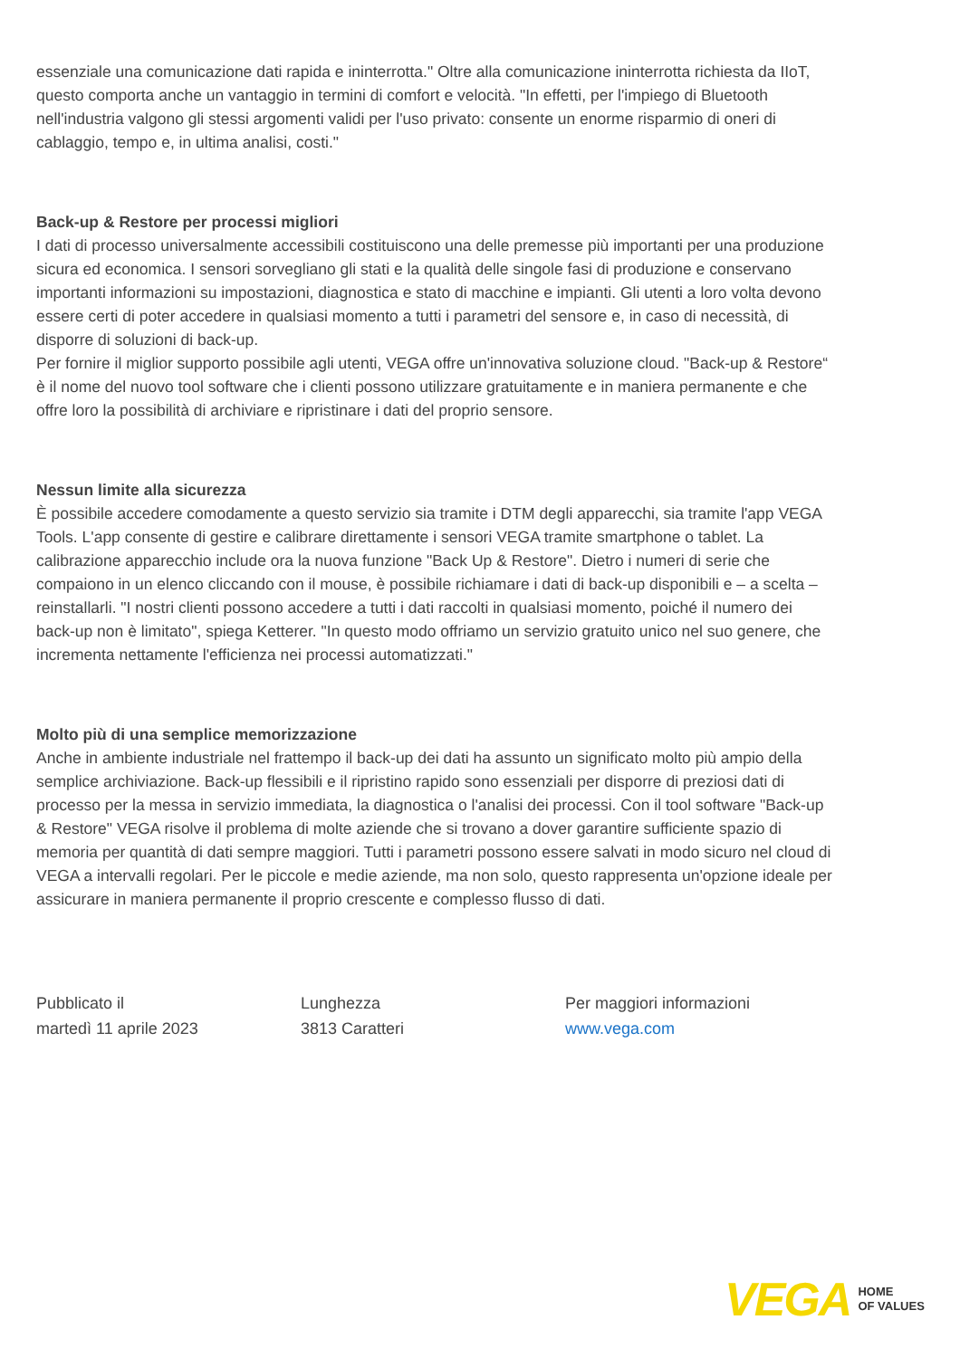essenziale una comunicazione dati rapida e ininterrotta." Oltre alla comunicazione ininterrotta richiesta da IIoT, questo comporta anche un vantaggio in termini di comfort e velocità. "In effetti, per l'impiego di Bluetooth nell'industria valgono gli stessi argomenti validi per l'uso privato: consente un enorme risparmio di oneri di cablaggio, tempo e, in ultima analisi, costi."
Back-up & Restore per processi migliori
I dati di processo universalmente accessibili costituiscono una delle premesse più importanti per una produzione sicura ed economica. I sensori sorvegliano gli stati e la qualità delle singole fasi di produzione e conservano importanti informazioni su impostazioni, diagnostica e stato di macchine e impianti. Gli utenti a loro volta devono essere certi di poter accedere in qualsiasi momento a tutti i parametri del sensore e, in caso di necessità, di disporre di soluzioni di back-up.
Per fornire il miglior supporto possibile agli utenti, VEGA offre un'innovativa soluzione cloud. "Back-up & Restore“ è il nome del nuovo tool software che i clienti possono utilizzare gratuitamente e in maniera permanente e che offre loro la possibilità di archiviare e ripristinare i dati del proprio sensore.
Nessun limite alla sicurezza
È possibile accedere comodamente a questo servizio sia tramite i DTM degli apparecchi, sia tramite l'app VEGA Tools. L'app consente di gestire e calibrare direttamente i sensori VEGA tramite smartphone o tablet. La calibrazione apparecchio include ora la nuova funzione "Back Up & Restore". Dietro i numeri di serie che compaiono in un elenco cliccando con il mouse, è possibile richiamare i dati di back-up disponibili e – a scelta –reinstallarli. "I nostri clienti possono accedere a tutti i dati raccolti in qualsiasi momento, poiché il numero dei back-up non è limitato", spiega Ketterer. "In questo modo offriamo un servizio gratuito unico nel suo genere, che incrementa nettamente l'efficienza nei processi automatizzati."
Molto più di una semplice memorizzazione
Anche in ambiente industriale nel frattempo il back-up dei dati ha assunto un significato molto più ampio della semplice archiviazione. Back-up flessibili e il ripristino rapido sono essenziali per disporre di preziosi dati di processo per la messa in servizio immediata, la diagnostica o l'analisi dei processi. Con il tool software "Back-up & Restore" VEGA risolve il problema di molte aziende che si trovano a dover garantire sufficiente spazio di memoria per quantità di dati sempre maggiori. Tutti i parametri possono essere salvati in modo sicuro nel cloud di VEGA a intervalli regolari. Per le piccole e medie aziende, ma non solo, questo rappresenta un'opzione ideale per assicurare in maniera permanente il proprio crescente e complesso flusso di dati.
Pubblicato il
martedì 11 aprile 2023
Lunghezza
3813 Caratteri
Per maggiori informazioni
www.vega.com
VEGA HOME
OF VALUES